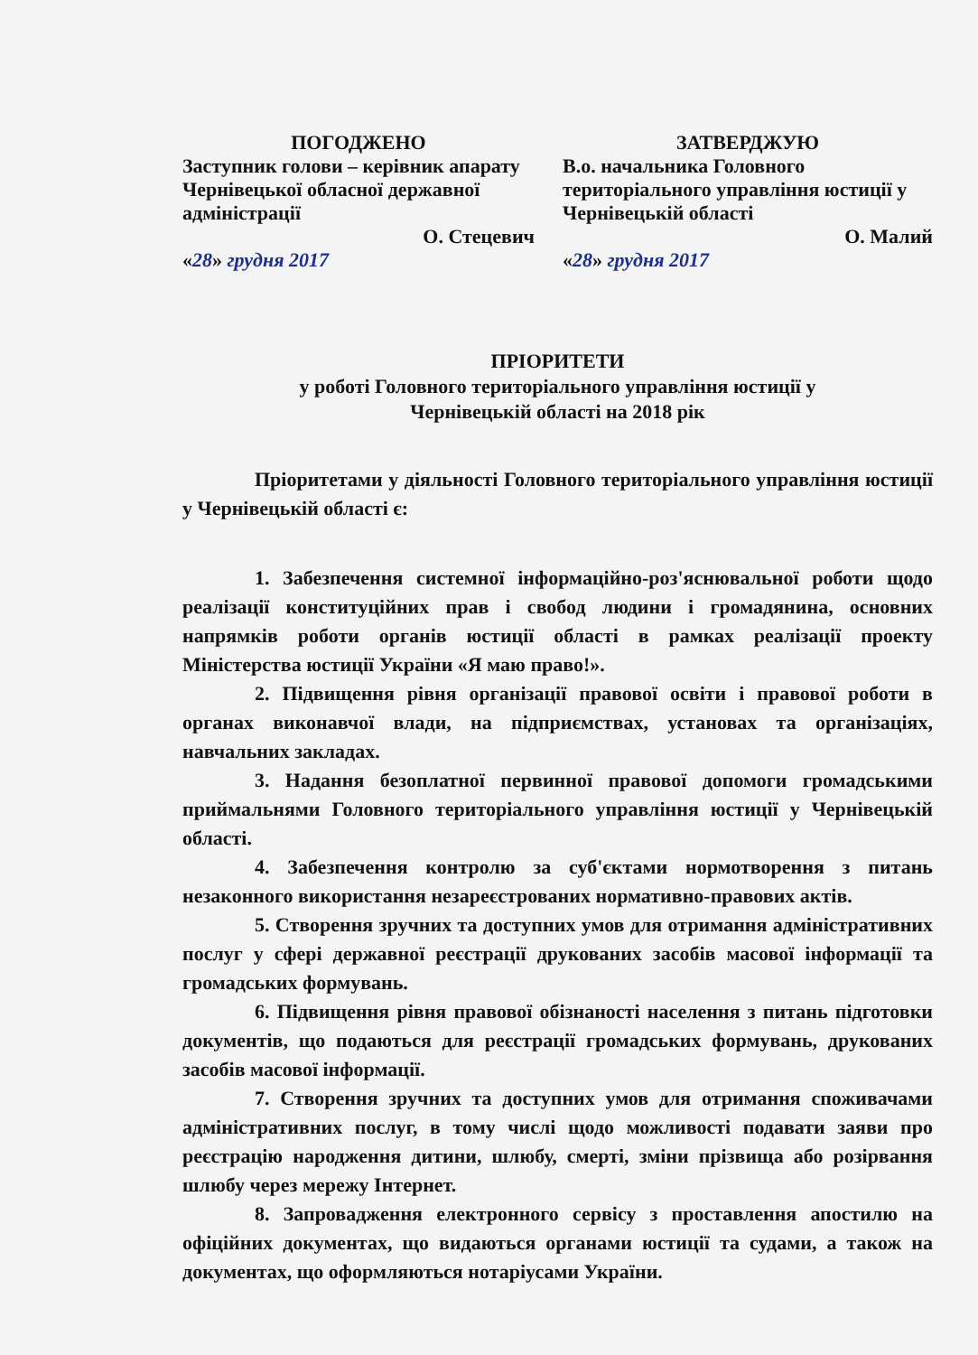ПОГОДЖЕНО
Заступник голови – керівник апарату Чернівецької обласної державної адміністрації
О. Стецевич
«28» грудня 2017
ЗАТВЕРДЖУЮ
В.о. начальника Головного територіального управління юстиції у Чернівецькій області
О. Малий
«28» грудня 2017
ПРІОРИТЕТИ
у роботі Головного територіального управління юстиції у
Чернівецькій області на 2018 рік
Пріоритетами у діяльності Головного територіального управління юстиції у Чернівецькій області є:
1. Забезпечення системної інформаційно-роз'яснювальної роботи щодо реалізації конституційних прав і свобод людини і громадянина, основних напрямків роботи органів юстиції області в рамках реалізації проекту Міністерства юстиції України «Я маю право!».
2. Підвищення рівня організації правової освіти і правової роботи в органах виконавчої влади, на підприємствах, установах та організаціях, навчальних закладах.
3. Надання безоплатної первинної правової допомоги громадськими приймальнями Головного територіального управління юстиції у Чернівецькій області.
4. Забезпечення контролю за суб'єктами нормотворення з питань незаконного використання незареєстрованих нормативно-правових актів.
5. Створення зручних та доступних умов для отримання адміністративних послуг у сфері державної реєстрації друкованих засобів масової інформації та громадських формувань.
6. Підвищення рівня правової обізнаності населення з питань підготовки документів, що подаються для реєстрації громадських формувань, друкованих засобів масової інформації.
7. Створення зручних та доступних умов для отримання споживачами адміністративних послуг, в тому числі щодо можливості подавати заяви про реєстрацію народження дитини, шлюбу, смерті, зміни прізвища або розірвання шлюбу через мережу Інтернет.
8. Запровадження електронного сервісу з проставлення апостилю на офіційних документах, що видаються органами юстиції та судами, а також на документах, що оформляються нотаріусами України.